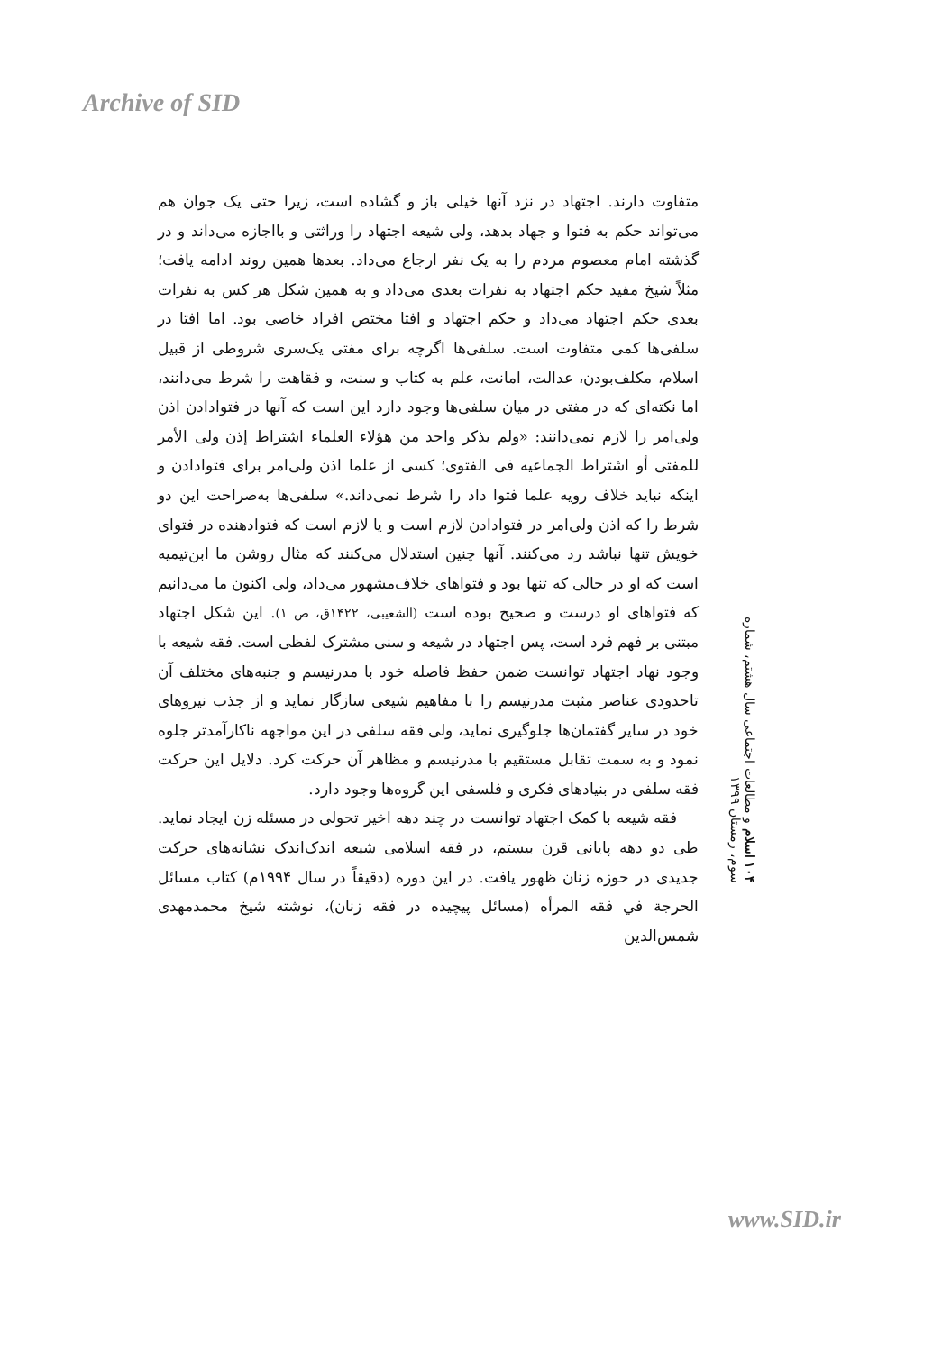Archive of SID
متفاوت دارند. اجتهاد در نزد آنها خیلی باز و گشاده است، زیرا حتی یک جوان هم می‌تواند حکم به فتوا و جهاد بدهد، ولی شیعه اجتهاد را وراثتی و بااجازه می‌داند و در گذشته امام معصوم مردم را به یک نفر ارجاع می‌داد. بعدها همین روند ادامه یافت؛ مثلاً شیخ مفید حکم اجتهاد به نفرات بعدی می‌داد و به همین شکل هر کس به نفرات بعدی حکم اجتهاد می‌داد و حکم اجتهاد و افتا مختص افراد خاصی بود. اما افتا در سلفی‌ها کمی متفاوت است. سلفی‌ها اگرچه برای مفتی یک‌سری شروطی از قبیل اسلام، مکلف‌بودن، عدالت، امانت، علم به کتاب و سنت، و فقاهت را شرط می‌دانند، اما نکته‌ای که در مفتی در میان سلفی‌ها وجود دارد این است که آنها در فتوادادن اذن ولی‌امر را لازم نمی‌دانند: «ولم یذکر واحد من هؤلاء العلماء اشتراط إذن ولی الأمر للمفتی أو اشتراط الجماعیه فی الفتوی؛ کسی از علما اذن ولی‌امر برای فتوادادن و اینکه نباید خلاف رویه علما فتوا داد را شرط نمی‌داند.» سلفی‌ها به‌صراحت این دو شرط را که اذن ولی‌امر در فتوادادن لازم است و یا لازم است که فتوادهنده در فتوای خویش تنها نباشد رد می‌کنند. آنها چنین استدلال می‌کنند که مثال روشن ما ابن‌تیمیه است که او در حالی که تنها بود و فتواهای خلاف‌مشهور می‌داد، ولی اکنون ما می‌دانیم که فتواهای او درست و صحیح بوده است (الشعیبی، ۱۴۲۲ق، ص ۱). این شکل اجتهاد مبتنی بر فهم فرد است، پس اجتهاد در شیعه و سنی مشترک لفظی است. فقه شیعه با وجود نهاد اجتهاد توانست ضمن حفظ فاصله خود با مدرنیسم و جنبه‌های مختلف آن تاحدودی عناصر مثبت مدرنیسم را با مفاهیم شیعی سازگار نماید و از جذب نیروهای خود در سایر گفتمان‌ها جلوگیری نماید، ولی فقه سلفی در این مواجهه ناکارآمدتر جلوه نمود و به سمت تقابل مستقیم با مدرنیسم و مظاهر آن حرکت کرد. دلایل این حرکت فقه سلفی در بنیادهای فکری و فلسفی این گروه‌ها وجود دارد.
فقه شیعه با کمک اجتهاد توانست در چند دهه اخیر تحولی در مسئله زن ایجاد نماید. طی دو دهه پایانی قرن بیستم، در فقه اسلامی شیعه اندک‌اندک نشانه‌های حرکت جدیدی در حوزه زنان ظهور یافت. در این دوره (دقیقاً در سال ۱۹۹۴م) کتاب مسائل الحرجة في فقه المرأه (مسائل پیچیده در فقه زنان)، نوشته شیخ محمدمهدی شمس‌الدین
۱۰۴ اسلام و مطالعات اجتماعی سال هشتم، شماره سوم، زمستان ۱۳۹۹
www.SID.ir